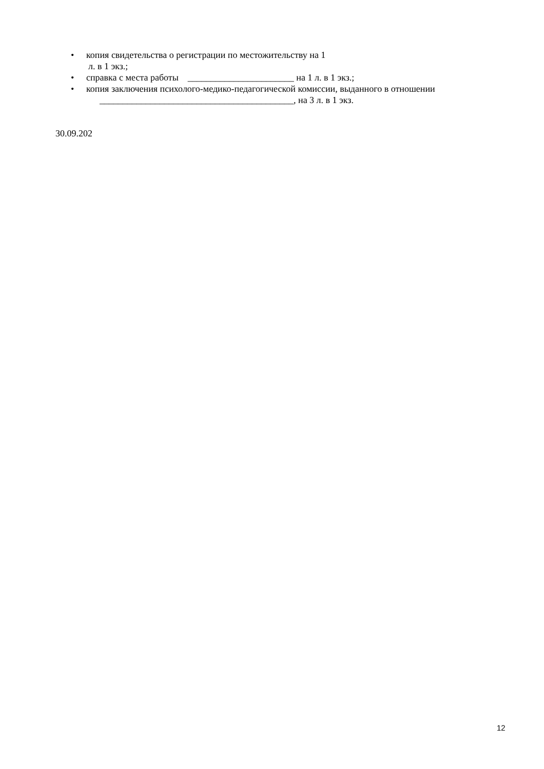• копия свидетельства о регистрации по местожительству на 1
л. в 1 экз.;
• справка с места работы _______________________ на 1 л. в 1 экз.;
• копия заключения психолого-медико-педагогической комиссии, выданного в отношении
__________________________________________, на 3 л. в 1 экз.
30.09.202
12